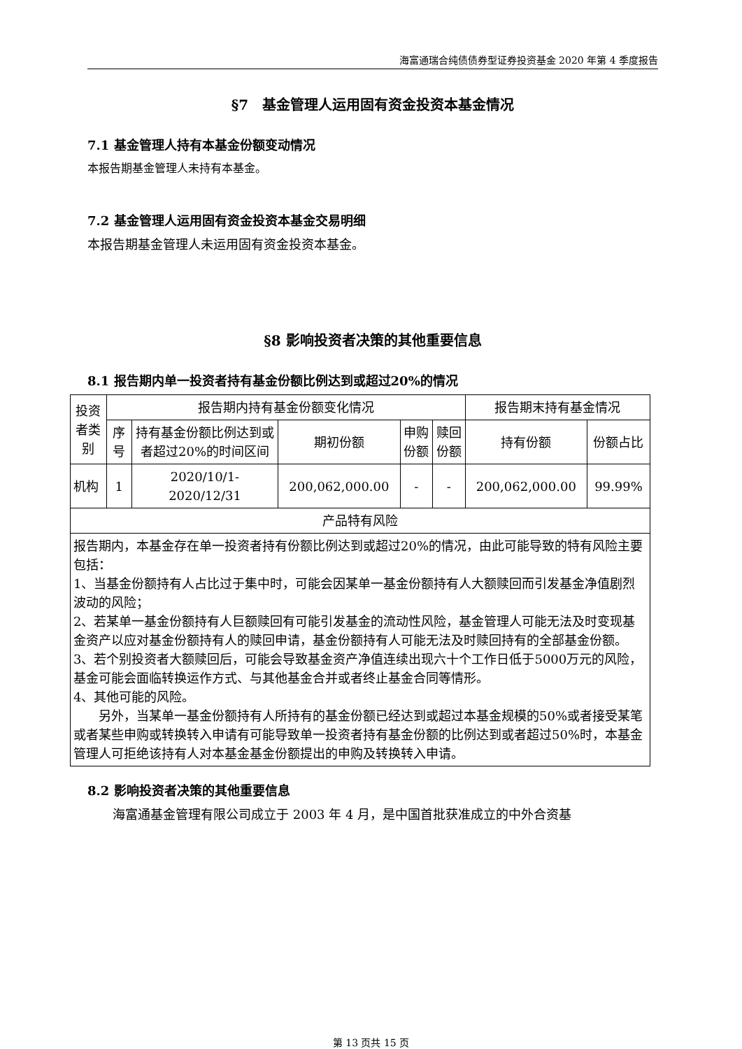海富通瑞合纯债债券型证券投资基金 2020 年第 4 季度报告
§7　基金管理人运用固有资金投资本基金情况
7.1 基金管理人持有本基金份额变动情况
本报告期基金管理人未持有本基金。
7.2 基金管理人运用固有资金投资本基金交易明细
本报告期基金管理人未运用固有资金投资本基金。
§8 影响投资者决策的其他重要信息
8.1 报告期内单一投资者持有基金份额比例达到或超过20%的情况
| 投资者类别 | 报告期内持有基金份额变化情况 | | | | | 报告期末持有基金情况 | |
| --- | --- | --- | --- | --- | --- | --- | --- |
| | 序号 | 持有基金份额比例达到或者超过20%的时间区间 | 期初份额 | 申购份额 | 赎回份额 | 持有份额 | 份额占比 |
| 机构 | 1 | 2020/10/1-2020/12/31 | 200,062,000.00 | - | - | 200,062,000.00 | 99.99% |
| 产品特有风险 | | | | | | | |
| 报告期内，本基金存在单一投资者持有份额比例达到或超过20%的情况，由此可能导致的特有风险主要包括： 1、当基金份额持有人占比过于集中时，可能会因某单一基金份额持有人大额赎回而引发基金净值剧烈波动的风险； 2、若某单一基金份额持有人巨额赎回有可能引发基金的流动性风险，基金管理人可能无法及时变现基金资产以应对基金份额持有人的赎回申请，基金份额持有人可能无法及时赎回持有的全部基金份额。 3、若个别投资者大额赎回后，可能会导致基金资产净值连续出现六十个工作日低于5000万元的风险，基金可能会面临转换运作方式、与其他基金合并或者终止基金合同等情形。 4、其他可能的风险。 另外，当某单一基金份额持有人所持有的基金份额已经达到或超过本基金规模的50%或者接受某笔或者某些申购或转换转入申请有可能导致单一投资者持有基金份额的比例达到或者超过50%时，本基金管理人可拒绝该持有人对本基金基金份额提出的申购及转换转入申请。 | | | | | | | |
8.2 影响投资者决策的其他重要信息
海富通基金管理有限公司成立于 2003 年 4 月，是中国首批获准成立的中外合资基
第 13 页共 15 页